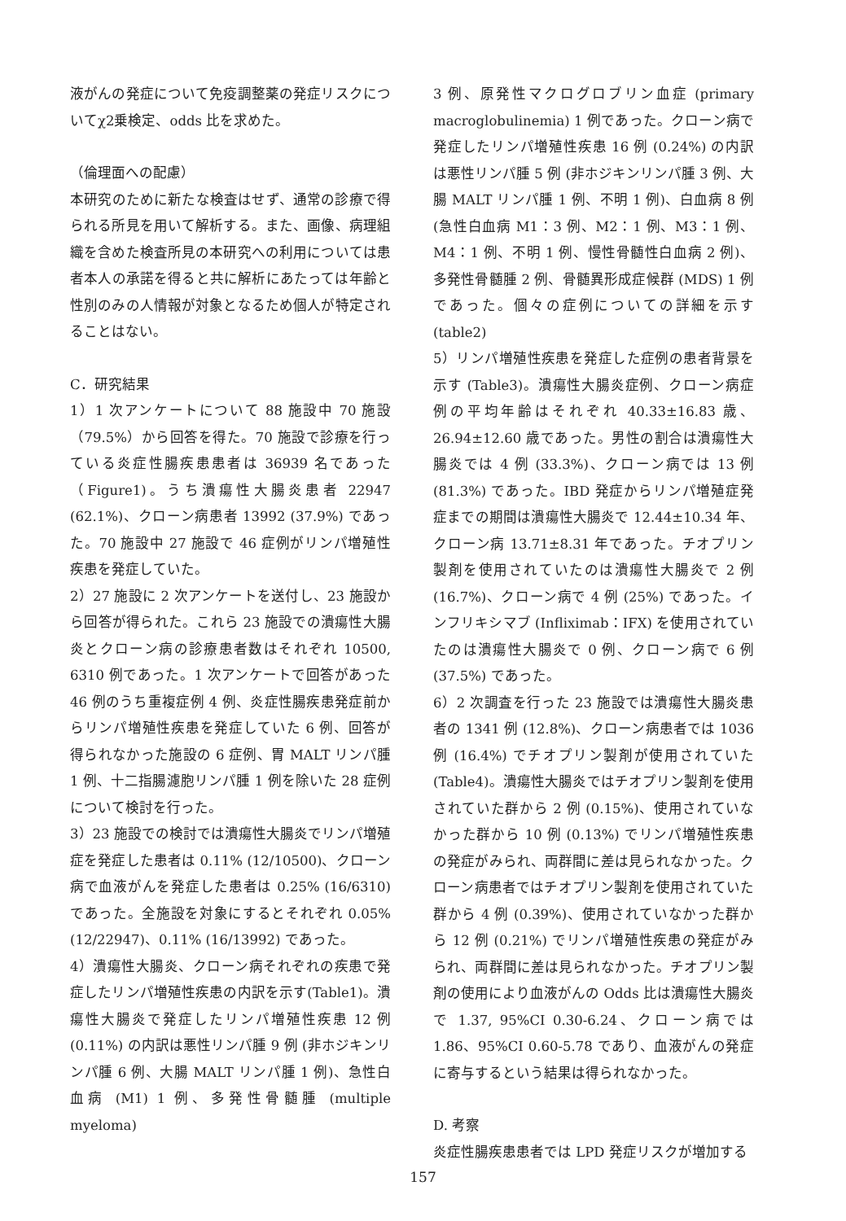液がんの発症について免疫調整薬の発症リスクについてχ2乗検定、odds 比を求めた。
（倫理面への配慮）
本研究のために新たな検査はせず、通常の診療で得られる所見を用いて解析する。また、画像、病理組織を含めた検査所見の本研究への利用については患者本人の承諾を得ると共に解析にあたっては年齢と性別のみの人情報が対象となるため個人が特定されることはない。
C．研究結果
1）1 次アンケートについて 88 施設中 70 施設（79.5%）から回答を得た。70 施設で診療を行っている炎症性腸疾患患者は 36939 名であった（Figure1)。うち潰瘍性大腸炎患者 22947 (62.1%)、クローン病患者 13992 (37.9%) であった。70 施設中 27 施設で 46 症例がリンパ増殖性疾患を発症していた。
2）27 施設に 2 次アンケートを送付し、23 施設から回答が得られた。これら 23 施設での潰瘍性大腸炎とクローン病の診療患者数はそれぞれ 10500, 6310 例であった。1 次アンケートで回答があった 46 例のうち重複症例 4 例、炎症性腸疾患発症前からリンパ増殖性疾患を発症していた 6 例、回答が得られなかった施設の 6 症例、胃 MALT リンパ腫 1 例、十二指腸濾胞リンパ腫 1 例を除いた 28 症例について検討を行った。
3）23 施設での検討では潰瘍性大腸炎でリンパ増殖症を発症した患者は 0.11% (12/10500)、クローン病で血液がんを発症した患者は 0.25% (16/6310) であった。全施設を対象にするとそれぞれ 0.05% (12/22947)、0.11% (16/13992) であった。
4）潰瘍性大腸炎、クローン病それぞれの疾患で発症したリンパ増殖性疾患の内訳を示す(Table1)。潰瘍性大腸炎で発症したリンパ増殖性疾患 12 例 (0.11%) の内訳は悪性リンパ腫 9 例 (非ホジキンリンパ腫 6 例、大腸 MALT リンパ腫 1 例)、急性白血病 (M1) 1 例、多発性骨髄腫 (multiple myeloma)
3 例、原発性マクログロブリン血症 (primary macroglobulinemia) 1 例であった。クローン病で発症したリンパ増殖性疾患 16 例 (0.24%) の内訳は悪性リンパ腫 5 例 (非ホジキンリンパ腫 3 例、大腸 MALT リンパ腫 1 例、不明 1 例)、白血病 8 例 (急性白血病 M1：3 例、M2：1 例、M3：1 例、M4：1 例、不明 1 例、慢性骨髄性白血病 2 例)、多発性骨髄腫 2 例、骨髄異形成症候群 (MDS) 1 例であった。個々の症例についての詳細を示す (table2)
5）リンパ増殖性疾患を発症した症例の患者背景を示す (Table3)。潰瘍性大腸炎症例、クローン病症例の平均年齢はそれぞれ 40.33±16.83 歳、26.94±12.60 歳であった。男性の割合は潰瘍性大腸炎では 4 例 (33.3%)、クローン病では 13 例 (81.3%) であった。IBD 発症からリンパ増殖症発症までの期間は潰瘍性大腸炎で 12.44±10.34 年、クローン病 13.71±8.31 年であった。チオプリン製剤を使用されていたのは潰瘍性大腸炎で 2 例 (16.7%)、クローン病で 4 例 (25%) であった。インフリキシマブ (Infliximab：IFX) を使用されていたのは潰瘍性大腸炎で 0 例、クローン病で 6 例 (37.5%) であった。
6）2 次調査を行った 23 施設では潰瘍性大腸炎患者の 1341 例 (12.8%)、クローン病患者では 1036 例 (16.4%) でチオプリン製剤が使用されていた (Table4)。潰瘍性大腸炎ではチオプリン製剤を使用されていた群から 2 例 (0.15%)、使用されていなかった群から 10 例 (0.13%) でリンパ増殖性疾患の発症がみられ、両群間に差は見られなかった。クローン病患者ではチオプリン製剤を使用されていた群から 4 例 (0.39%)、使用されていなかった群から 12 例 (0.21%) でリンパ増殖性疾患の発症がみられ、両群間に差は見られなかった。チオプリン製剤の使用により血液がんの Odds 比は潰瘍性大腸炎で 1.37, 95%CI 0.30-6.24、クローン病では 1.86、95%CI 0.60-5.78 であり、血液がんの発症に寄与するという結果は得られなかった。
D. 考察
炎症性腸疾患患者では LPD 発症リスクが増加する
157